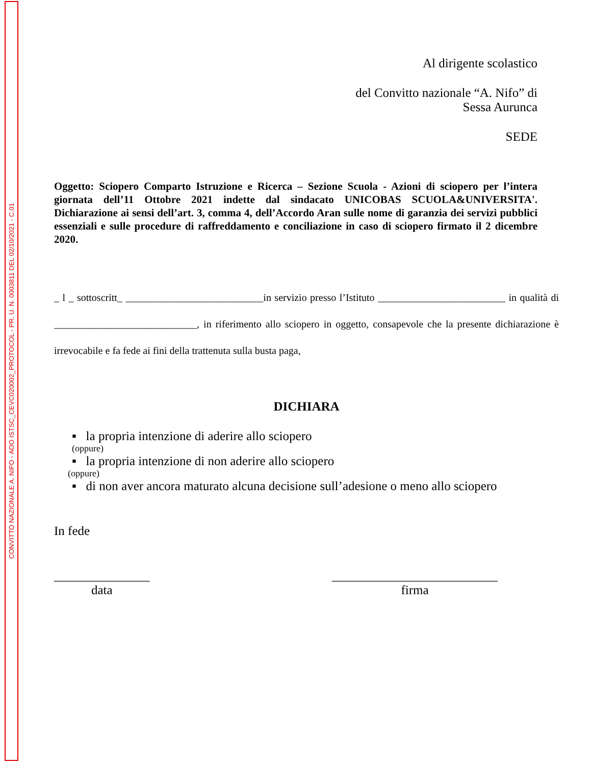CONVITTO NAZIONALE A. NIFO - AOO ISTSC_CEVC020002_PROTOCOL - PR. U. N. 0003811 DEL 02/10/2021 - C.01
Al dirigente scolastico
del Convitto nazionale “A. Nifo” di
Sessa Aurunca
SEDE
Oggetto: Sciopero Comparto Istruzione e Ricerca – Sezione Scuola - Azioni di sciopero per l’intera giornata dell’11 Ottobre 2021 indette dal sindacato UNICOBAS SCUOLA&UNIVERSITA'. Dichiarazione ai sensi dell’art. 3, comma 4, dell’Accordo Aran sulle nome di garanzia dei servizi pubblici essenziali e sulle procedure di raffreddamento e conciliazione in caso di sciopero firmato il 2 dicembre 2020.
_ l _ sottoscritt_ ___________________________in servizio presso l’Istituto _________________________ in qualità di ____________________________, in riferimento allo sciopero in oggetto, consapevole che la presente dichiarazione è irrevocabile e fa fede ai fini della trattenuta sulla busta paga,
DICHIARA
▪ la propria intenzione di aderire allo sciopero
(oppure)
▪ la propria intenzione di non aderire allo sciopero
(oppure)
▪ di non aver ancora maturato alcuna decisione sull’adesione o meno allo sciopero
In fede
_______________
data
__________________________
firma